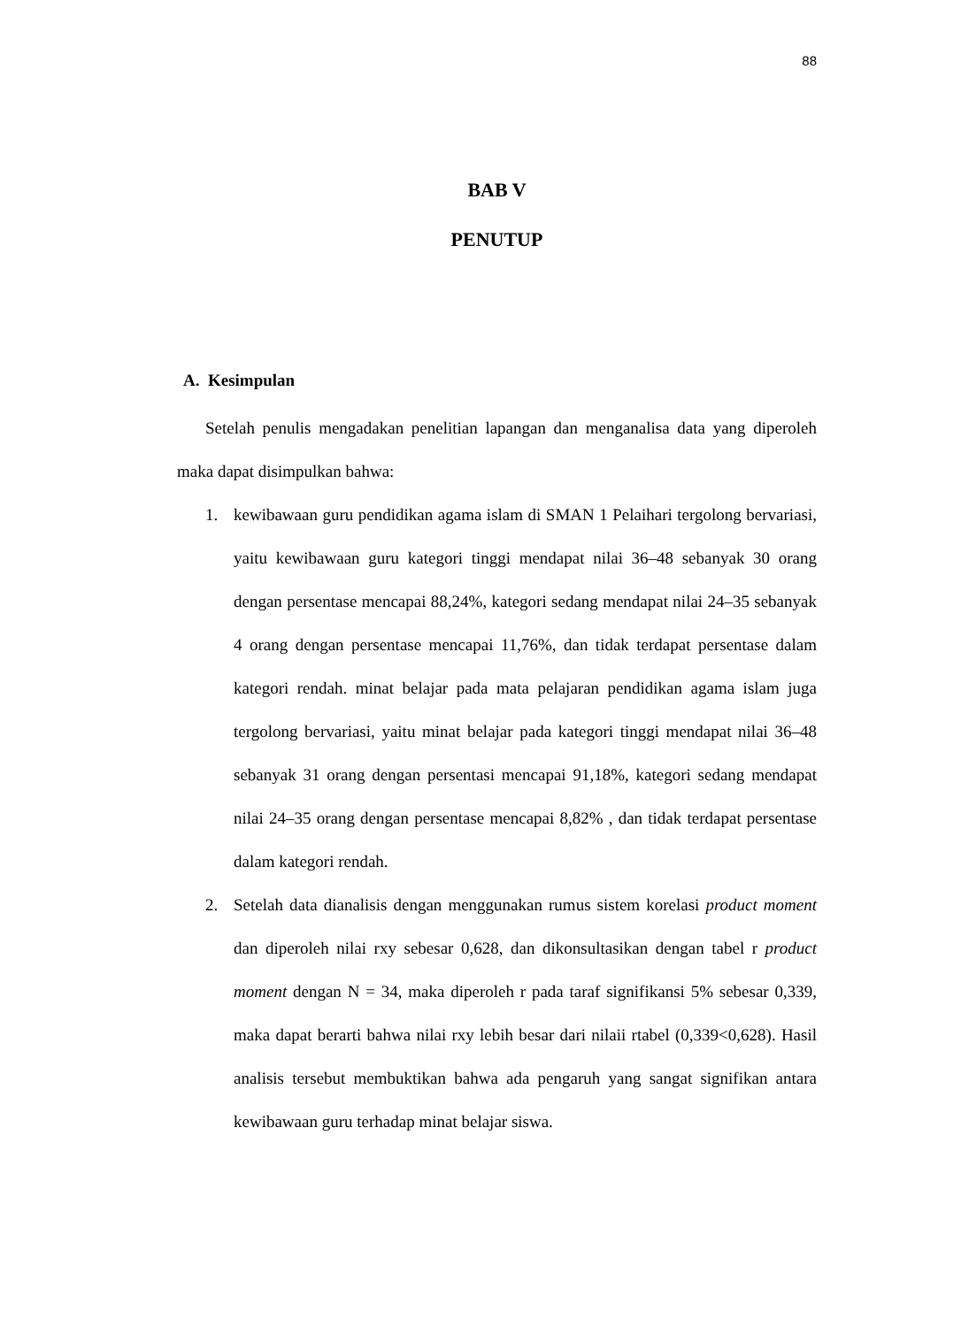88
BAB V
PENUTUP
A. Kesimpulan
Setelah penulis mengadakan penelitian lapangan dan menganalisa data yang diperoleh maka dapat disimpulkan bahwa:
1. kewibawaan guru pendidikan agama islam di SMAN 1 Pelaihari tergolong bervariasi, yaitu kewibawaan guru kategori tinggi mendapat nilai 36–48 sebanyak 30 orang dengan persentase mencapai 88,24%, kategori sedang mendapat nilai 24–35 sebanyak 4 orang dengan persentase mencapai 11,76%, dan tidak terdapat persentase dalam kategori rendah. minat belajar pada mata pelajaran pendidikan agama islam juga tergolong bervariasi, yaitu minat belajar pada kategori tinggi mendapat nilai 36–48 sebanyak 31 orang dengan persentasi mencapai 91,18%, kategori sedang mendapat nilai 24–35 orang dengan persentase mencapai 8,82% , dan tidak terdapat persentase dalam kategori rendah.
2. Setelah data dianalisis dengan menggunakan rumus sistem korelasi product moment dan diperoleh nilai rxy sebesar 0,628, dan dikonsultasikan dengan tabel r product moment dengan N = 34, maka diperoleh r pada taraf signifikansi 5% sebesar 0,339, maka dapat berarti bahwa nilai rxy lebih besar dari nilaii rtabel (0,339<0,628). Hasil analisis tersebut membuktikan bahwa ada pengaruh yang sangat signifikan antara kewibawaan guru terhadap minat belajar siswa.